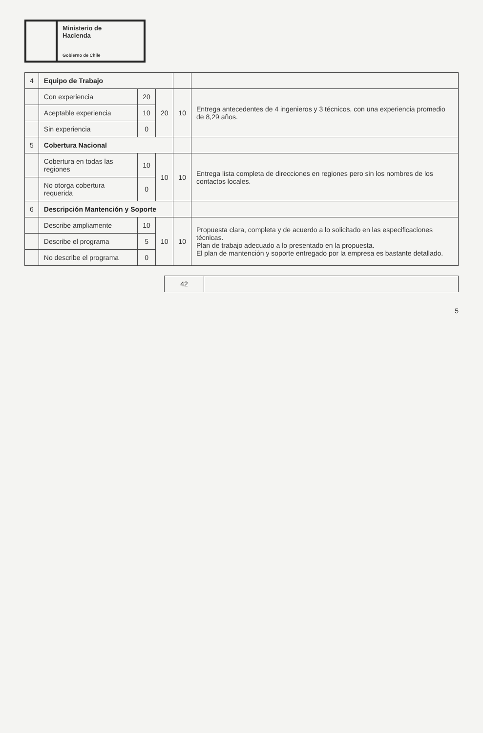Ministerio de
Hacienda
Gobierno de Chile
| 4 | Equipo de Trabajo | | | | |
| | Con experiencia | 20 | 20 | 10 | Entrega antecedentes de 4 ingenieros y 3 técnicos, con una experiencia promedio de 8,29 años. |
| | Aceptable experiencia | 10 | | | |
| | Sin experiencia | 0 | | | |
| 5 | Cobertura Nacional | | | | |
| | Cobertura en todas las regiones | 10 | 10 | 10 | Entrega lista completa de direcciones en regiones pero sin los nombres de los contactos locales. |
| | No otorga cobertura requerida | 0 | | | |
| 6 | Descripción Mantención y Soporte | | | | |
| | Describe ampliamente | 10 | 10 | 10 | Propuesta clara, completa y de acuerdo a lo solicitado en las especificaciones técnicas. Plan de trabajo adecuado a lo presentado en la propuesta. El plan de mantención y soporte entregado por la empresa es bastante detallado. |
| | Describe el programa | 5 | | | |
| | No describe el programa | 0 | | | |
| 42 | |
5